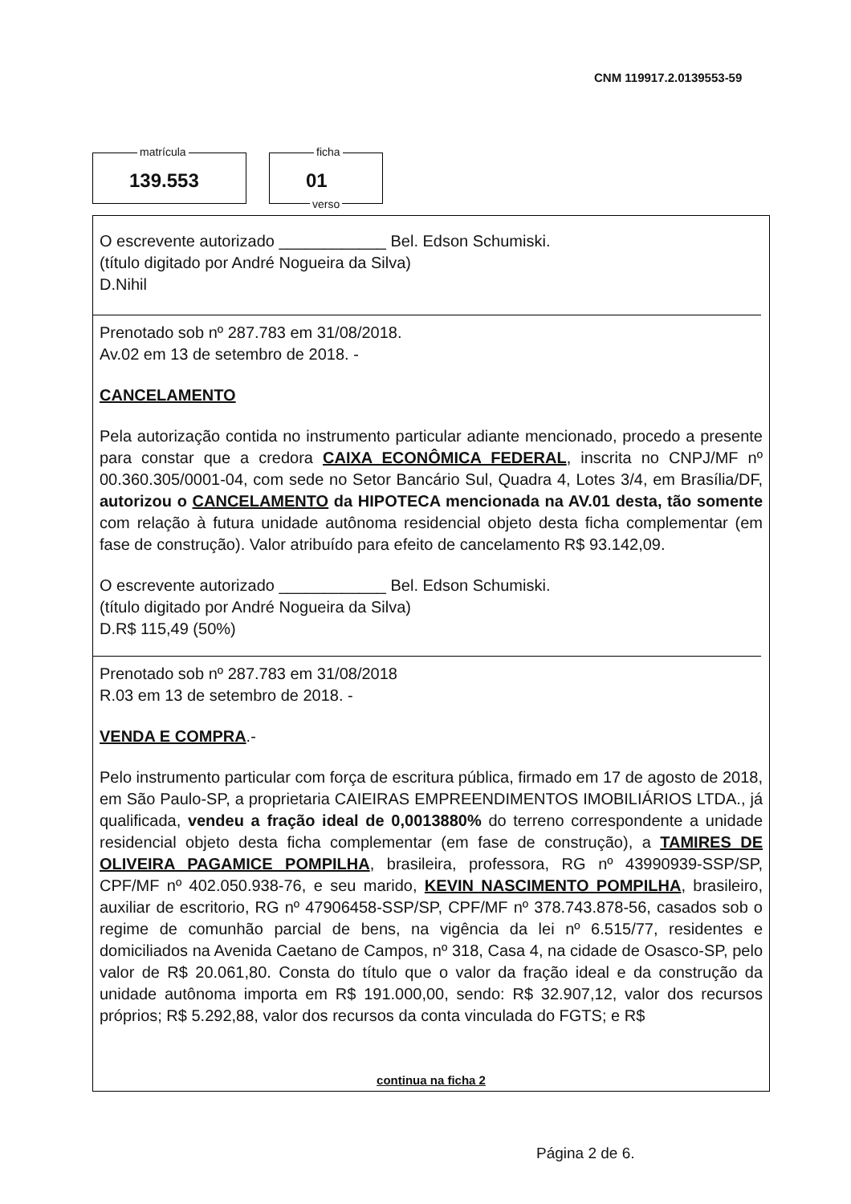CNM 119917.2.0139553-59
matrícula
139.553
ficha
01
verso
O escrevente autorizado ____________ Bel. Edson Schumiski.
(título digitado por André Nogueira da Silva)
D.Nihil
Prenotado sob nº 287.783 em 31/08/2018.
Av.02 em 13 de setembro de 2018. -
CANCELAMENTO
Pela autorização contida no instrumento particular adiante mencionado, procedo a presente para constar que a credora CAIXA ECONÔMICA FEDERAL, inscrita no CNPJ/MF nº 00.360.305/0001-04, com sede no Setor Bancário Sul, Quadra 4, Lotes 3/4, em Brasília/DF, autorizou o CANCELAMENTO da HIPOTECA mencionada na AV.01 desta, tão somente com relação à futura unidade autônoma residencial objeto desta ficha complementar (em fase de construção). Valor atribuído para efeito de cancelamento R$ 93.142,09.
O escrevente autorizado ____________ Bel. Edson Schumiski.
(título digitado por André Nogueira da Silva)
D.R$ 115,49 (50%)
Prenotado sob nº 287.783 em 31/08/2018
R.03 em 13 de setembro de 2018. -
VENDA E COMPRA.-
Pelo instrumento particular com força de escritura pública, firmado em 17 de agosto de 2018, em São Paulo-SP, a proprietaria CAIEIRAS EMPREENDIMENTOS IMOBILIÁRIOS LTDA., já qualificada, vendeu a fração ideal de 0,0013880% do terreno correspondente a unidade residencial objeto desta ficha complementar (em fase de construção), a TAMIRES DE OLIVEIRA PAGAMICE POMPILHA, brasileira, professora, RG nº 43990939-SSP/SP, CPF/MF nº 402.050.938-76, e seu marido, KEVIN NASCIMENTO POMPILHA, brasileiro, auxiliar de escritorio, RG nº 47906458-SSP/SP, CPF/MF nº 378.743.878-56, casados sob o regime de comunhão parcial de bens, na vigência da lei nº 6.515/77, residentes e domiciliados na Avenida Caetano de Campos, nº 318, Casa 4, na cidade de Osasco-SP, pelo valor de R$ 20.061,80. Consta do título que o valor da fração ideal e da construção da unidade autônoma importa em R$ 191.000,00, sendo: R$ 32.907,12, valor dos recursos próprios; R$ 5.292,88, valor dos recursos da conta vinculada do FGTS; e R$
continua na ficha 2
Página 2 de 6.